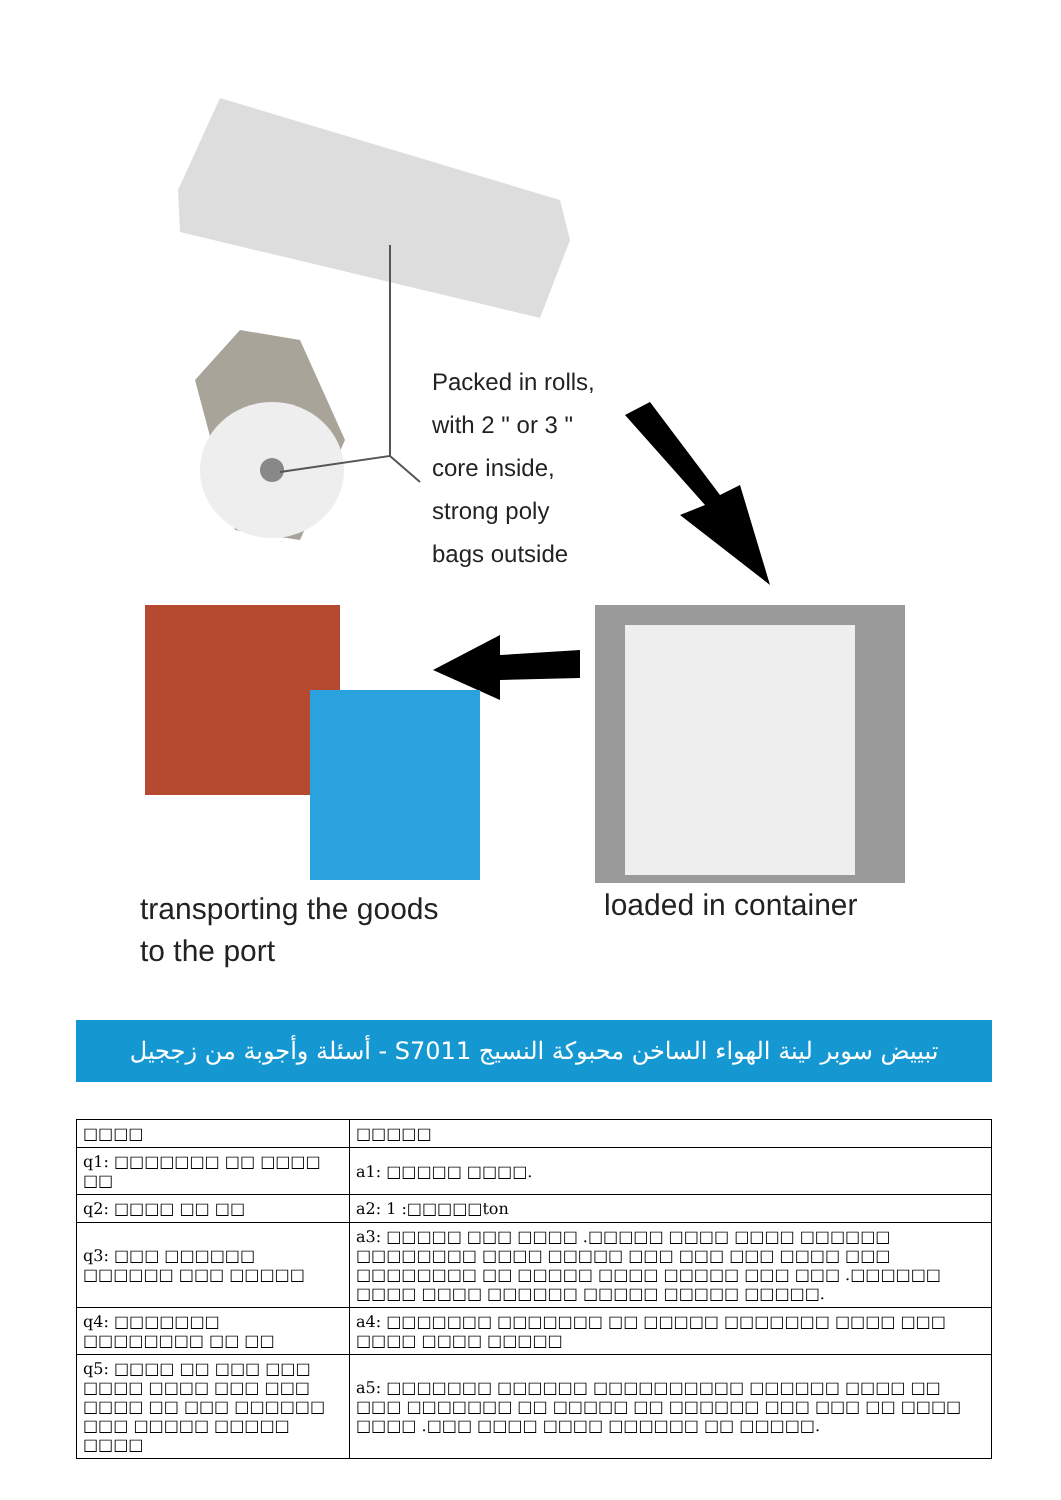Packed in rolls,
with 2 " or 3 "
core inside,
strong poly
bags outside
transporting the goods
to the port
loaded in container
تبييض سوبر لينة الهواء الساخن محبوكة النسيج S7011 - أسئلة وأجوبة من زججيل
| □□□□ | □□□□□ |
| --- | --- |
| q1: □□□□□□□ □□ □□□□ □□ | a1: □□□□□ □□□□. |
| q2: □□□□ □□ □□ | a2: 1 :□□□□□ton |
| q3: □□□ □□□□□□ □□□□□□ □□□ □□□□□ | a3: □□□□□ □□□ □□□□ .□□□□□ □□□□ □□□□ □□□□□□ □□□□□□□□ □□□□ □□□□□ □□□ □□□ □□□ □□□□ □□□ □□□□□□□□ □□ □□□□□ □□□□ □□□□□ □□□ □□□ .□□□□□□ □□□□ □□□□ □□□□□□ □□□□□ □□□□□ □□□□□. |
| q4: □□□□□□□ □□□□□□□□ □□ □□ | a4: □□□□□□□ □□□□□□□ □□ □□□□□ □□□□□□□ □□□□ □□□ □□□□ □□□□ □□□□□ |
| q5: □□□□ □□ □□□ □□□ □□□□ □□□□ □□□ □□□ □□□□ □□ □□□ □□□□□□ □□□ □□□□□ □□□□□ □□□□ | a5: □□□□□□□ □□□□□□ □□□□□□□□□□ □□□□□□ □□□□ □□ □□□ □□□□□□□ □□ □□□□□ □□ □□□□□□ □□□ □□□ □□ □□□□ □□□□ .□□□ □□□□ □□□□ □□□□□□ □□ □□□□□. |